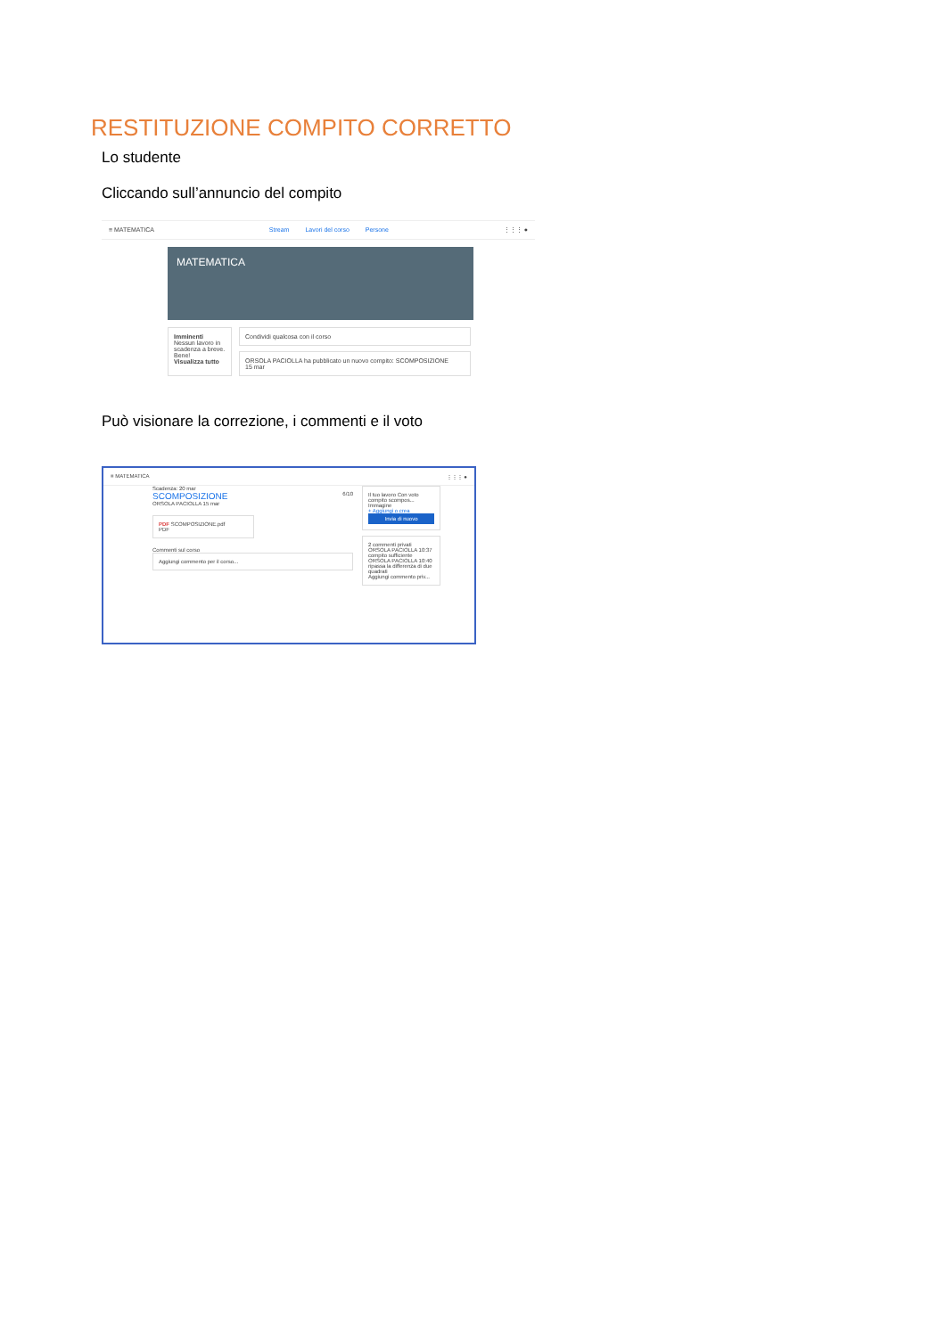RESTITUZIONE COMPITO CORRETTO
Lo studente
Cliccando sull’annuncio del compito
≡ MATEMATICA Stream Lavori del corso Persone ⋮⋮⋮ ●
MATEMATICA
Imminenti
Nessun lavoro in scadenza a breve. Bene!
Visualizza tutto
Condividi qualcosa con il corso
ORSOLA PACIOLLA ha pubblicato un nuovo compito: SCOMPOSIZIONE
15 mar
Può visionare la correzione, i commenti e il voto
≡ MATEMATICA ⋮⋮⋮ ●
Scadenza: 20 mar
SCOMPOSIZIONE 6/10
ORSOLA PACIOLLA 15 mar
PDF SCOMPOSIZIONE.pdf
PDF
Commenti sul corso
Aggiungi commento per il corso...
Il tuo lavoro Con voto
compito scompos... Immagine
+ Aggiungi o crea
Invia di nuovo
2 commenti privati
ORSOLA PACIOLLA 10:37
compito sufficiente
ORSOLA PACIOLLA 10:40
ripassa la differenza di due quadrati
Aggiungi commento priv...